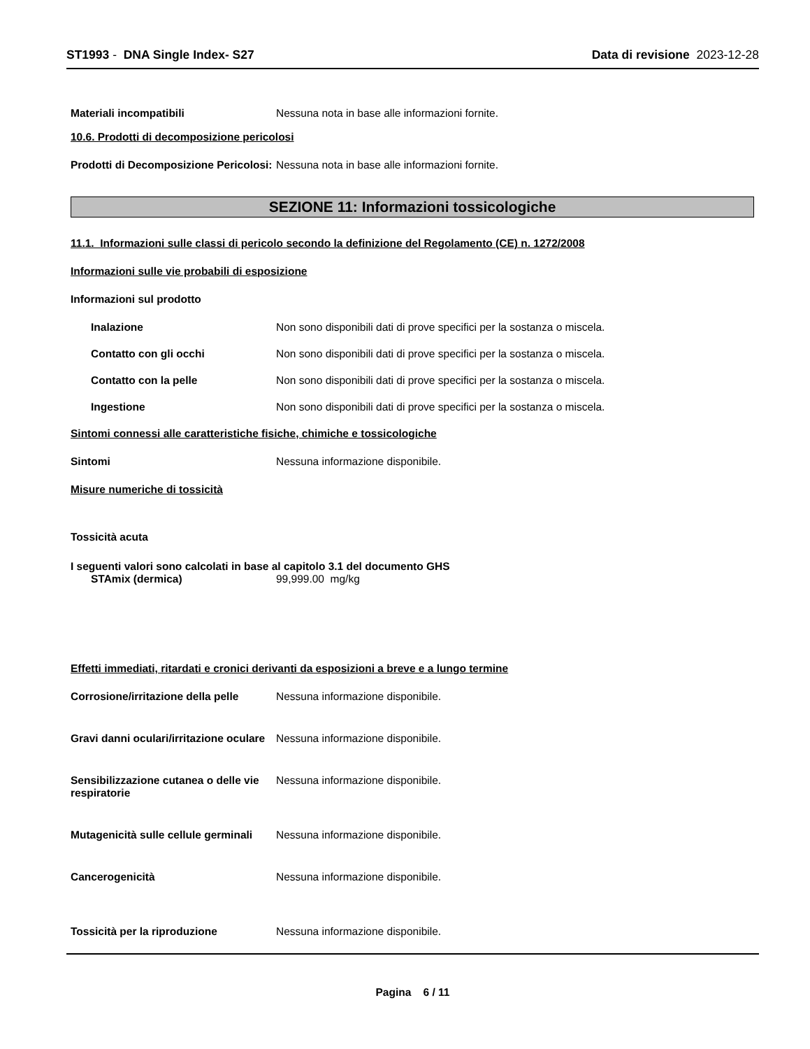ST1993 - DNA Single Index- S27
Data di revisione 2023-12-28
Materiali incompatibili Nessuna nota in base alle informazioni fornite.
10.6. Prodotti di decomposizione pericolosi
Prodotti di Decomposizione Pericolosi:
Nessuna nota in base alle informazioni fornite.
SEZIONE 11: Informazioni tossicologiche
11.1. Informazioni sulle classi di pericolo secondo la definizione del Regolamento (CE) n. 1272/2008
Informazioni sulle vie probabili di esposizione
Informazioni sul prodotto
Inalazione Non sono disponibili dati di prove specifici per la sostanza o miscela.
Contatto con gli occhi Non sono disponibili dati di prove specifici per la sostanza o miscela.
Contatto con la pelle Non sono disponibili dati di prove specifici per la sostanza o miscela.
Ingestione Non sono disponibili dati di prove specifici per la sostanza o miscela.
Sintomi connessi alle caratteristiche fisiche, chimiche e tossicologiche
Sintomi Nessuna informazione disponibile.
Misure numeriche di tossicità
Tossicità acuta
I seguenti valori sono calcolati in base al capitolo 3.1 del documento GHS
STAmix (dermica) 99,999.00 mg/kg
Effetti immediati, ritardati e cronici derivanti da esposizioni a breve e a lungo termine
Corrosione/irritazione della pelle
Nessuna informazione disponibile.
Gravi danni oculari/irritazione oculare
Nessuna informazione disponibile.
Sensibilizzazione cutanea o delle vie respiratorie
Nessuna informazione disponibile.
Mutagenicità sulle cellule germinali
Nessuna informazione disponibile.
Cancerogenicità Nessuna informazione disponibile.
Tossicità per la riproduzione Nessuna informazione disponibile.
Pagina 6 / 11